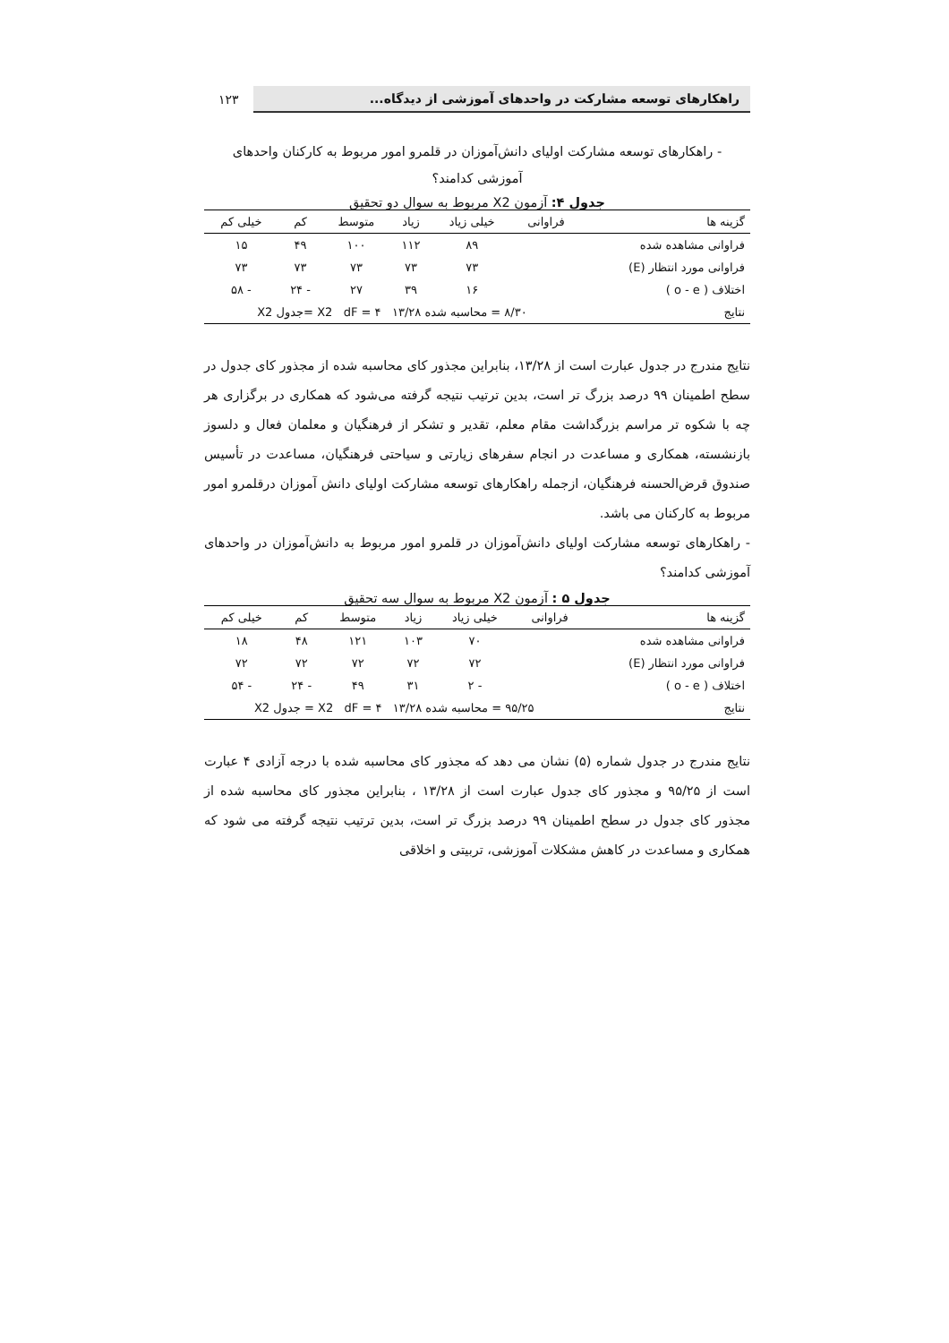راهکارهای توسعه مشارکت در واحدهای آموزشی از دیدگاه...
۱۲۳
- راهکارهای توسعه مشارکت اولیای دانش‌آموزان در قلمرو امور مربوط به کارکنان واحدهای
آموزشی کدامند؟
جدول ۴: آزمون X2 مربوط به سوال دو تحقیق
| گزینه ها | فراوانی | خیلی زیاد | زیاد | متوسط | کم | خیلی کم |
| --- | --- | --- | --- | --- | --- | --- |
| فراوانی مشاهده شده | | ۸۹ | ۱۱۲ | ۱۰۰ | ۴۹ | ۱۵ |
| فراوانی مورد انتظار (E) | | ۷۳ | ۷۳ | ۷۳ | ۷۳ | ۷۳ |
| اختلاف ( o - e ) | | ۱۶ | ۳۹ | ۲۷ | - ۲۴ | - ۵۸ |
| نتایج | ۸/۳۰ = محاسبه شده X2 dF = ۴ ۱۳/۲۸ =جدول X2 | | | | | |
نتایج مندرج در جدول عبارت است از ۱۳/۲۸، بنابراین مجذور کای محاسبه شده از مجذور کای جدول در سطح اطمینان ۹۹ درصد بزرگ تر است، بدین ترتیب نتیجه گرفته می‌شود که همکاری در برگزاری هر چه با شکوه تر مراسم بزرگداشت مقام معلم، تقدیر و تشکر از فرهنگیان و معلمان فعال و دلسوز بازنشسته، همکاری و مساعدت در انجام سفرهای زیارتی و سیاحتی فرهنگیان، مساعدت در تأسیس صندوق قرض‌الحسنه فرهنگیان، ازجمله راهکارهای توسعه مشارکت اولیای دانش آموزان درقلمرو امور مربوط به کارکنان می باشد.
- راهکارهای توسعه مشارکت اولیای دانش‌آموزان در قلمرو امور مربوط به دانش‌آموزان در واحدهای آموزشی کدامند؟
جدول ۵ : آزمون X2 مربوط به سوال سه تحقیق
| گزینه ها | فراوانی | خیلی زیاد | زیاد | متوسط | کم | خیلی کم |
| --- | --- | --- | --- | --- | --- | --- |
| فراوانی مشاهده شده | | ۷۰ | ۱۰۳ | ۱۲۱ | ۴۸ | ۱۸ |
| فراوانی مورد انتظار (E) | | ۷۲ | ۷۲ | ۷۲ | ۷۲ | ۷۲ |
| اختلاف ( o - e ) | | - ۲ | ۳۱ | ۴۹ | - ۲۴ | - ۵۴ |
| نتایج | ۹۵/۲۵ = محاسبه شده X2 dF = ۴ ۱۳/۲۸ = جدول X2 | | | | | |
نتایج مندرج در جدول شماره (۵) نشان می دهد که مجذور کای محاسبه شده با درجه آزادی ۴ عبارت است از ۹۵/۲۵ و مجذور کای جدول عبارت است از ۱۳/۲۸ ، بنابراین مجذور کای محاسبه شده از مجذور کای جدول در سطح اطمینان ۹۹ درصد بزرگ تر است، بدین ترتیب نتیجه گرفته می شود که همکاری و مساعدت در کاهش مشکلات آموزشی، تربیتی و اخلاقی